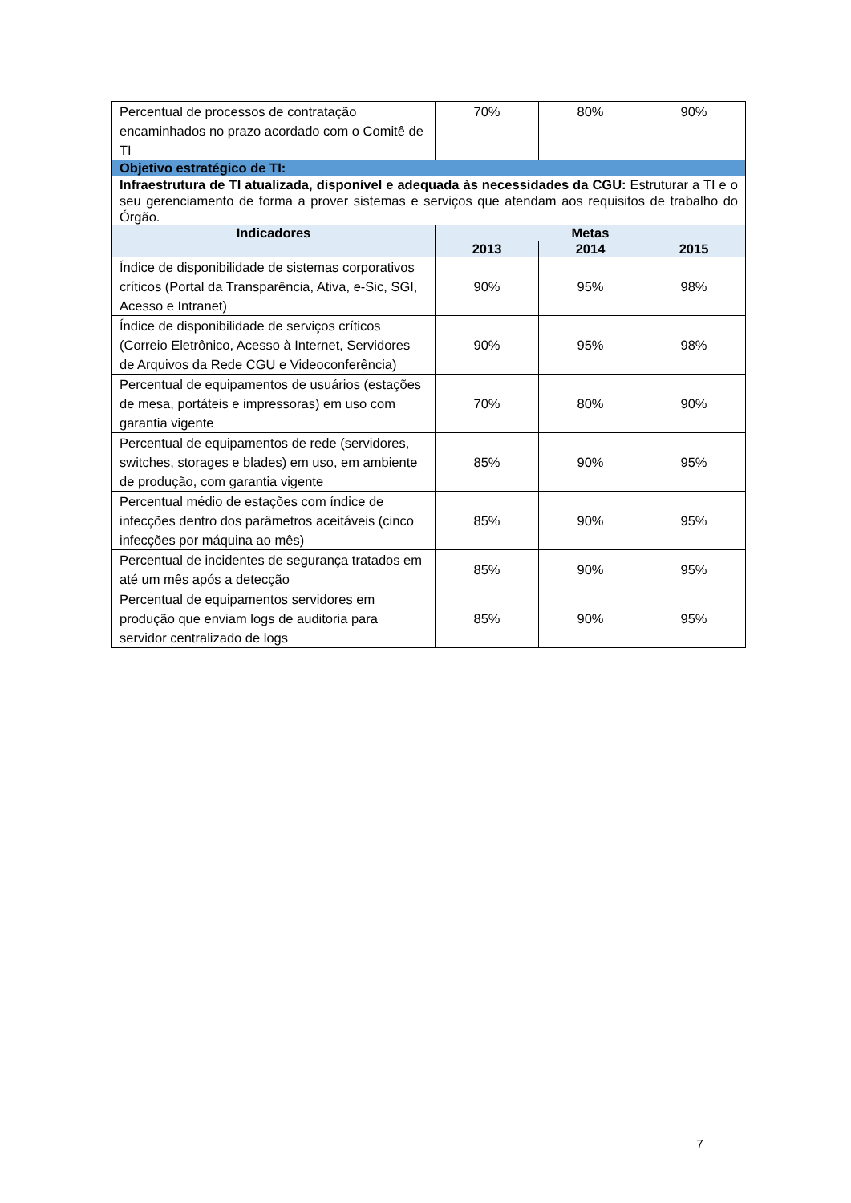| Percentual de processos de contratação encaminhados no prazo acordado com o Comitê de TI | 70% | 80% | 90% |
| Objetivo estratégico de TI: | | | |
| Infraestrutura de TI atualizada, disponível e adequada às necessidades da CGU: Estruturar a TI e o seu gerenciamento de forma a prover sistemas e serviços que atendam aos requisitos de trabalho do Órgão. | | | |
| Indicadores | Metas | | |
| | 2013 | 2014 | 2015 |
| Índice de disponibilidade de sistemas corporativos críticos (Portal da Transparência, Ativa, e-Sic, SGI, Acesso e Intranet) | 90% | 95% | 98% |
| Índice de disponibilidade de serviços críticos (Correio Eletrônico, Acesso à Internet, Servidores de Arquivos da Rede CGU e Videoconferência) | 90% | 95% | 98% |
| Percentual de equipamentos de usuários (estações de mesa, portáteis e impressoras) em uso com garantia vigente | 70% | 80% | 90% |
| Percentual de equipamentos de rede (servidores, switches, storages e blades) em uso, em ambiente de produção, com garantia vigente | 85% | 90% | 95% |
| Percentual médio de estações com índice de infecções dentro dos parâmetros aceitáveis (cinco infecções por máquina ao mês) | 85% | 90% | 95% |
| Percentual de incidentes de segurança tratados em até um mês após a detecção | 85% | 90% | 95% |
| Percentual de equipamentos servidores em produção que enviam logs de auditoria para servidor centralizado de logs | 85% | 90% | 95% |
7